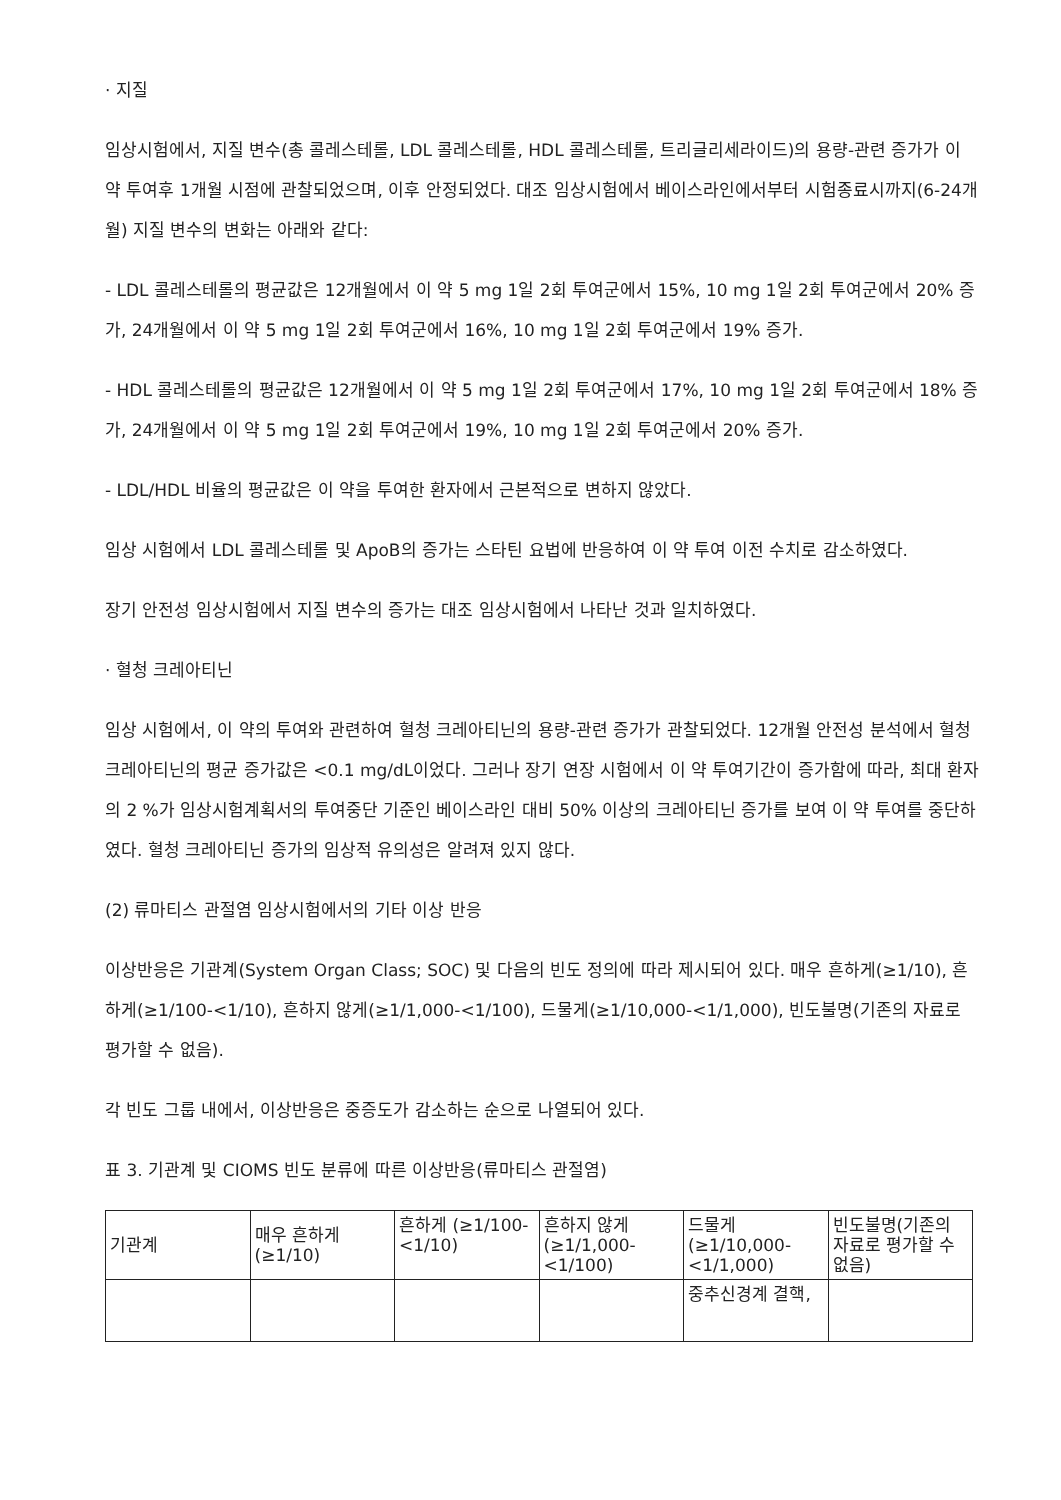· 지질
임상시험에서, 지질 변수(총 콜레스테롤, LDL 콜레스테롤, HDL 콜레스테롤, 트리글리세라이드)의 용량-관련 증가가 이 약 투여후 1개월 시점에 관찰되었으며, 이후 안정되었다. 대조 임상시험에서 베이스라인에서부터 시험종료시까지(6-24개월) 지질 변수의 변화는 아래와 같다:
- LDL 콜레스테롤의 평균값은 12개월에서 이 약 5 mg 1일 2회 투여군에서 15%, 10 mg 1일 2회 투여군에서 20% 증가, 24개월에서 이 약 5 mg 1일 2회 투여군에서 16%, 10 mg 1일 2회 투여군에서 19% 증가.
- HDL 콜레스테롤의 평균값은 12개월에서 이 약 5 mg 1일 2회 투여군에서 17%, 10 mg 1일 2회 투여군에서 18% 증가, 24개월에서 이 약 5 mg 1일 2회 투여군에서 19%, 10 mg 1일 2회 투여군에서 20% 증가.
- LDL/HDL 비율의 평균값은 이 약을 투여한 환자에서 근본적으로 변하지 않았다.
임상 시험에서 LDL 콜레스테롤 및 ApoB의 증가는 스타틴 요법에 반응하여 이 약 투여 이전 수치로 감소하였다.
장기 안전성 임상시험에서 지질 변수의 증가는 대조 임상시험에서 나타난 것과 일치하였다.
· 혈청 크레아티닌
임상 시험에서, 이 약의 투여와 관련하여 혈청 크레아티닌의 용량-관련 증가가 관찰되었다. 12개월 안전성 분석에서 혈청 크레아티닌의 평균 증가값은 <0.1 mg/dL이었다. 그러나 장기 연장 시험에서 이 약 투여기간이 증가함에 따라, 최대 환자의 2 %가 임상시험계획서의 투여중단 기준인 베이스라인 대비 50% 이상의 크레아티닌 증가를 보여 이 약 투여를 중단하였다. 혈청 크레아티닌 증가의 임상적 유의성은 알려져 있지 않다.
(2) 류마티스 관절염 임상시험에서의 기타 이상 반응
이상반응은 기관계(System Organ Class; SOC) 및 다음의 빈도 정의에 따라 제시되어 있다. 매우 흔하게(≥1/10), 흔하게(≥1/100-<1/10), 흔하지 않게(≥1/1,000-<1/100), 드물게(≥1/10,000-<1/1,000), 빈도불명(기존의 자료로 평가할 수 없음).
각 빈도 그룹 내에서, 이상반응은 중증도가 감소하는 순으로 나열되어 있다.
표 3. 기관계 및 CIOMS 빈도 분류에 따른 이상반응(류마티스 관절염)
| 기관계 | 매우 흔하게 (≥1/10) | 흔하게 (≥1/100-<1/10) | 흔하지 않게 (≥1/1,000-<1/100) | 드물게 (≥1/10,000-<1/1,000) | 빈도불명(기존의 자료로 평가할 수 없음) |
| | | | | 중추신경계 결핵, | |